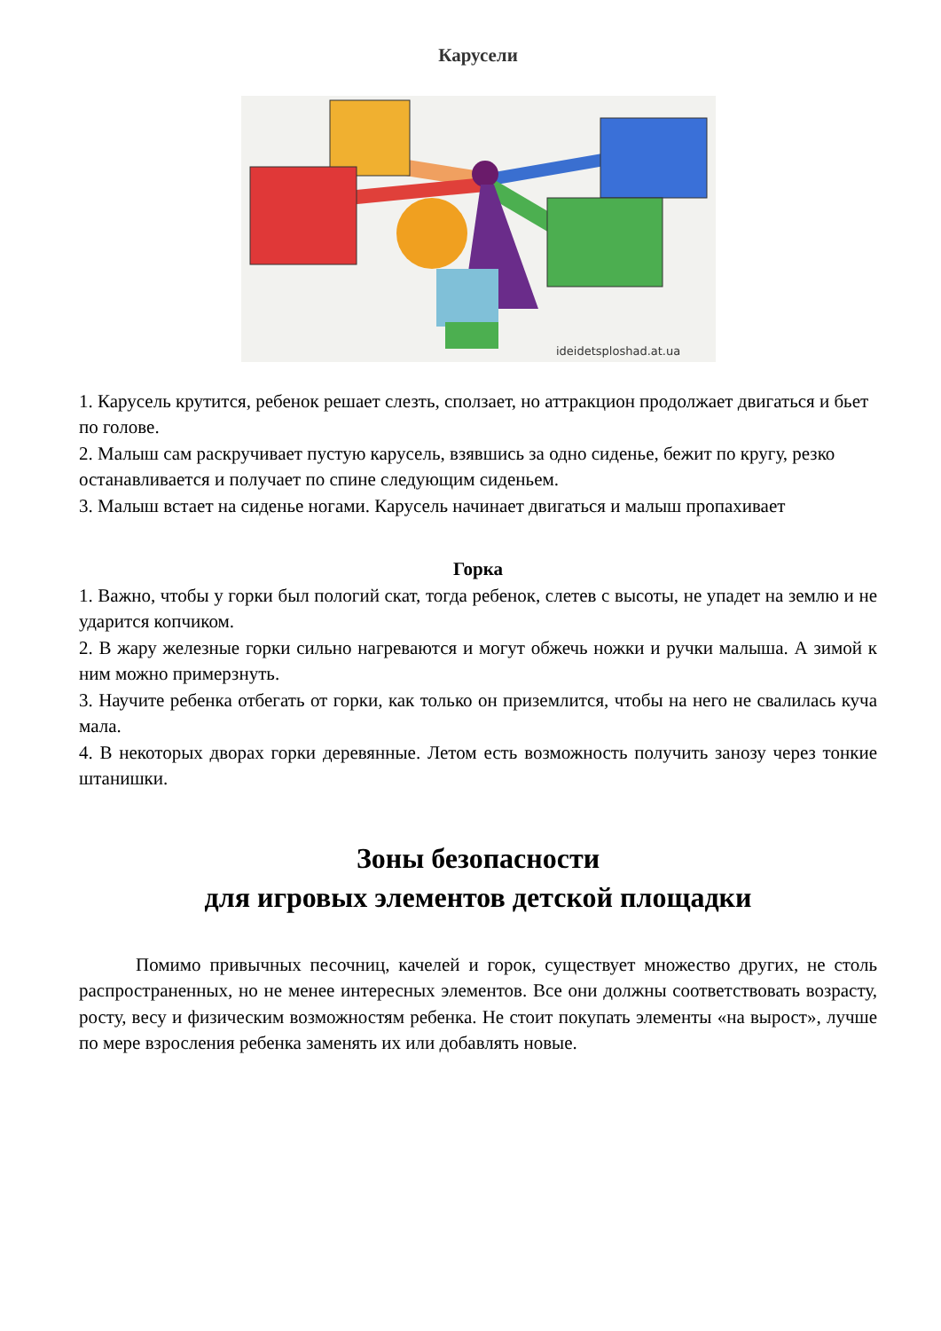Карусели
ideidetsploshad.at.ua
1. Карусель крутится, ребенок решает слезть, сползает, но аттракцион продолжает двигаться и бьет по голове.
2. Малыш сам раскручивает пустую карусель, взявшись за одно сиденье, бежит по кругу, резко останавливается и получает по спине следующим сиденьем.
3. Малыш встает на сиденье ногами. Карусель начинает двигаться и малыш пропахивает
Горка
1. Важно, чтобы у горки был пологий скат, тогда ребенок, слетев с высоты, не упадет на землю и не ударится копчиком.
2. В жару железные горки сильно нагреваются и могут обжечь ножки и ручки малыша. А зимой к ним можно примерзнуть.
3. Научите ребенка отбегать от горки, как только он приземлится, чтобы на него не свалилась куча мала.
4. В некоторых дворах горки деревянные. Летом есть возможность получить занозу через тонкие штанишки.
Зоны безопасности
для игровых элементов детской площадки
Помимо привычных песочниц, качелей и горок, существует множество других, не столь распространенных, но не менее интересных элементов. Все они должны соответствовать возрасту, росту, весу и физическим возможностям ребенка. Не стоит покупать элементы «на вырост», лучше по мере взросления ребенка заменять их или добавлять новые.